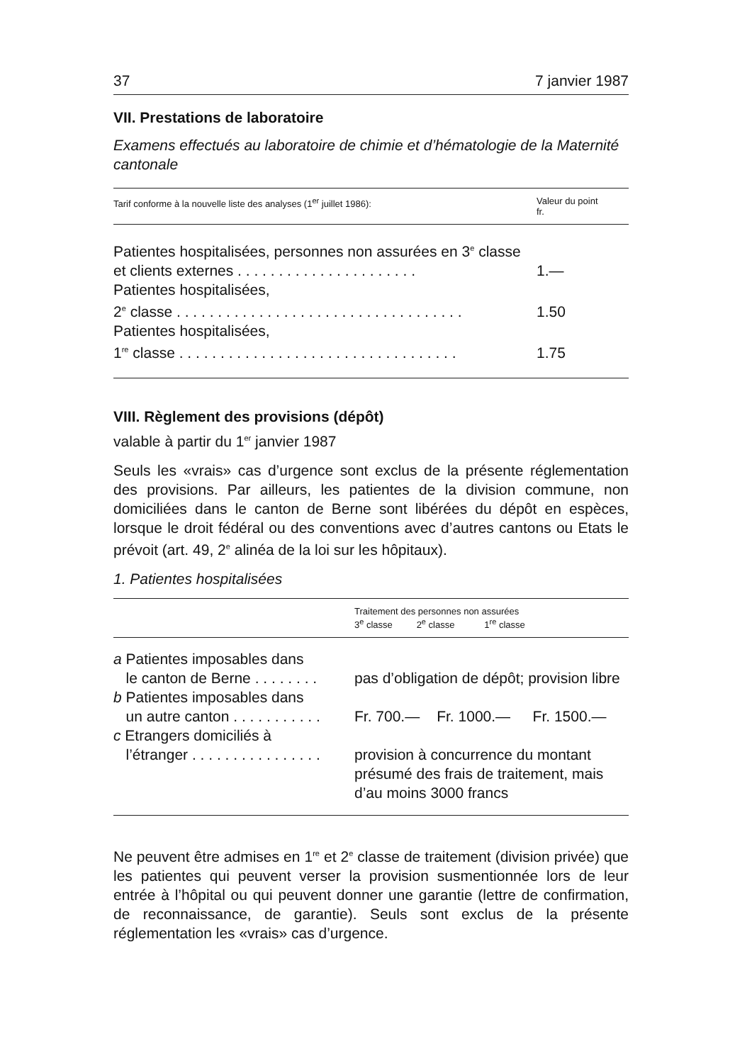37 7 janvier 1987
VII. Prestations de laboratoire
Examens effectués au laboratoire de chimie et d’hématologie de la Maternité cantonale
| Tarif conforme à la nouvelle liste des analyses (1<sup>er</sup> juillet 1986): | Valeur du point fr. |
| Patientes hospitalisées, personnes non assurées en 3<sup>e</sup> classe et clients externes . . . . . . . . . . . . . . . . . . . . . . | 1.— |
| Patientes hospitalisées, 2<sup>e</sup> classe . . . . . . . . . . . . . . . . . . . . . . . . . . . . . . . . . . . | 1.50 |
| Patientes hospitalisées, 1<sup>re</sup> classe . . . . . . . . . . . . . . . . . . . . . . . . . . . . . . . . . . | 1.75 |
VIII. Règlement des provisions (dépôt)
valable à partir du 1<sup>er</sup> janvier 1987
Seuls les «vrais» cas d’urgence sont exclus de la présente réglementation des provisions. Par ailleurs, les patientes de la division commune, non domiciliées dans le canton de Berne sont libérées du dépôt en espèces, lorsque le droit fédéral ou des conventions avec d’autres cantons ou Etats le prévoit (art. 49, 2<sup>e</sup> alinéa de la loi sur les hôpitaux).
1. Patientes hospitalisées
| | Traitement des personnes non assurées 3<sup>e</sup> classe 2<sup>e</sup> classe 1<sup>re</sup> classe | | |
| a Patientes imposables dans le canton de Berne . . . . . . . . | pas d’obligation de dépôt; provision libre | | |
| b Patientes imposables dans un autre canton . . . . . . . . . . . | Fr. 700.— | Fr. 1000.— | Fr. 1500.— |
| c Etrangers domiciliés à l’étranger . . . . . . . . . . . . . . . . | provision à concurrence du montant présumé des frais de traitement, mais d’au moins 3000 francs | | |
Ne peuvent être admises en 1<sup>re</sup> et 2<sup>e</sup> classe de traitement (division privée) que les patientes qui peuvent verser la provision susmentionnée lors de leur entrée à l’hôpital ou qui peuvent donner une garantie (lettre de confirmation, de reconnaissance, de garantie). Seuls sont exclus de la présente réglementation les «vrais» cas d’urgence.